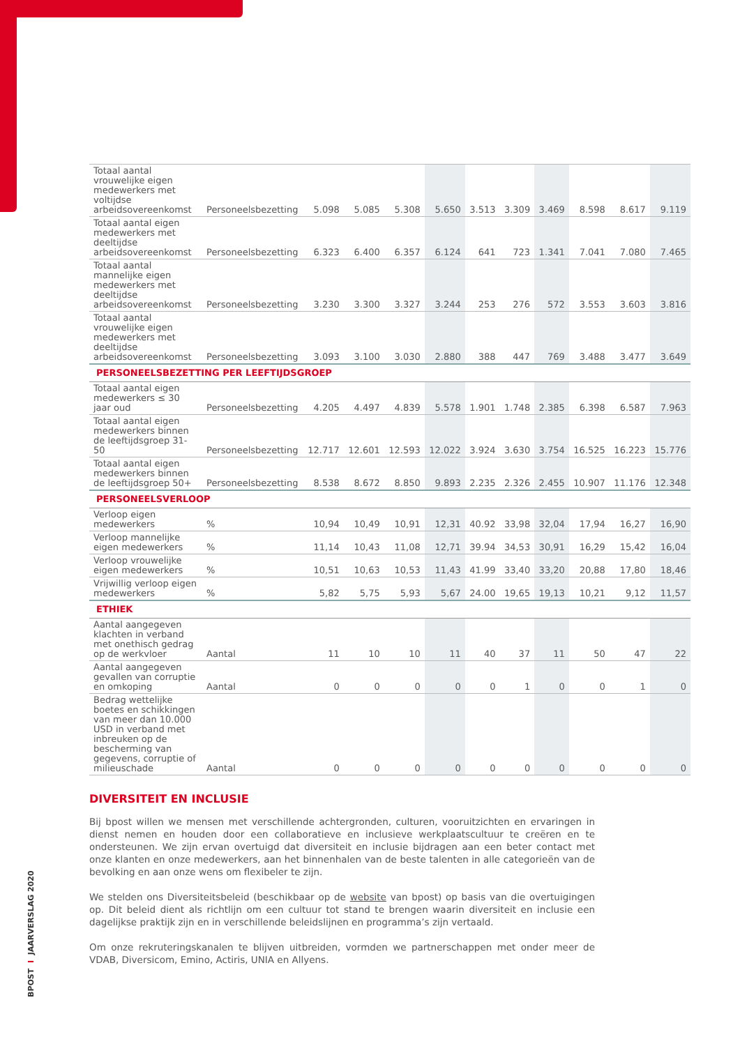BPOST I JAARVERSLAG 2020
| Totaal aantal vrouwelijke eigen medewerkers met voltijdse arbeidsovereenkomst | Personeelsbezetting | 5.098 | 5.085 | 5.308 | 5.650 | 3.513 | 3.309 | 3.469 | 8.598 | 8.617 | 9.119 |
| Totaal aantal eigen medewerkers met deeltijdse arbeidsovereenkomst | Personeelsbezetting | 6.323 | 6.400 | 6.357 | 6.124 | 641 | 723 | 1.341 | 7.041 | 7.080 | 7.465 |
| Totaal aantal mannelijke eigen medewerkers met deeltijdse arbeidsovereenkomst | Personeelsbezetting | 3.230 | 3.300 | 3.327 | 3.244 | 253 | 276 | 572 | 3.553 | 3.603 | 3.816 |
| Totaal aantal vrouwelijke eigen medewerkers met deeltijdse arbeidsovereenkomst | Personeelsbezetting | 3.093 | 3.100 | 3.030 | 2.880 | 388 | 447 | 769 | 3.488 | 3.477 | 3.649 |
| PERSONEELSBEZETTING PER LEEFTIJDSGROEP | | | | | | | | | | | |
| Totaal aantal eigen medewerkers ≤ 30 jaar oud | Personeelsbezetting | 4.205 | 4.497 | 4.839 | 5.578 | 1.901 | 1.748 | 2.385 | 6.398 | 6.587 | 7.963 |
| Totaal aantal eigen medewerkers binnen de leeftijdsgroep 31-50 | Personeelsbezetting | 12.717 | 12.601 | 12.593 | 12.022 | 3.924 | 3.630 | 3.754 | 16.525 | 16.223 | 15.776 |
| Totaal aantal eigen medewerkers binnen de leeftijdsgroep 50+ | Personeelsbezetting | 8.538 | 8.672 | 8.850 | 9.893 | 2.235 | 2.326 | 2.455 | 10.907 | 11.176 | 12.348 |
| PERSONEELSVERLOOP | | | | | | | | | | | |
| Verloop eigen medewerkers | % | 10,94 | 10,49 | 10,91 | 12,31 | 40.92 | 33,98 | 32,04 | 17,94 | 16,27 | 16,90 |
| Verloop mannelijke eigen medewerkers | % | 11,14 | 10,43 | 11,08 | 12,71 | 39.94 | 34,53 | 30,91 | 16,29 | 15,42 | 16,04 |
| Verloop vrouwelijke eigen medewerkers | % | 10,51 | 10,63 | 10,53 | 11,43 | 41.99 | 33,40 | 33,20 | 20,88 | 17,80 | 18,46 |
| Vrijwillig verloop eigen medewerkers | % | 5,82 | 5,75 | 5,93 | 5,67 | 24.00 | 19,65 | 19,13 | 10,21 | 9,12 | 11,57 |
| ETHIEK | | | | | | | | | | | |
| Aantal aangegeven klachten in verband met onethisch gedrag op de werkvloer | Aantal | 11 | 10 | 10 | 11 | 40 | 37 | 11 | 50 | 47 | 22 |
| Aantal aangegeven gevallen van corruptie en omkoping | Aantal | 0 | 0 | 0 | 0 | 0 | 1 | 0 | 0 | 1 | 0 |
| Bedrag wettelijke boetes en schikkingen van meer dan 10.000 USD in verband met inbreuken op de bescherming van gegevens, corruptie of milieuschade | Aantal | 0 | 0 | 0 | 0 | 0 | 0 | 0 | 0 | 0 | 0 |
DIVERSITEIT EN INCLUSIE
Bij bpost willen we mensen met verschillende achtergronden, culturen, vooruitzichten en ervaringen in dienst nemen en houden door een collaboratieve en inclusieve werkplaatscultuur te creëren en te ondersteunen. We zijn ervan overtuigd dat diversiteit en inclusie bijdragen aan een beter contact met onze klanten en onze medewerkers, aan het binnenhalen van de beste talenten in alle categorieën van de bevolking en aan onze wens om flexibeler te zijn.
We stelden ons Diversiteitsbeleid (beschikbaar op de website van bpost) op basis van die overtuigingen op. Dit beleid dient als richtlijn om een cultuur tot stand te brengen waarin diversiteit en inclusie een dagelijkse praktijk zijn en in verschillende beleidslijnen en programma’s zijn vertaald.
Om onze rekruteringskanalen te blijven uitbreiden, vormden we partnerschappen met onder meer de VDAB, Diversicom, Emino, Actiris, UNIA en Allyens.